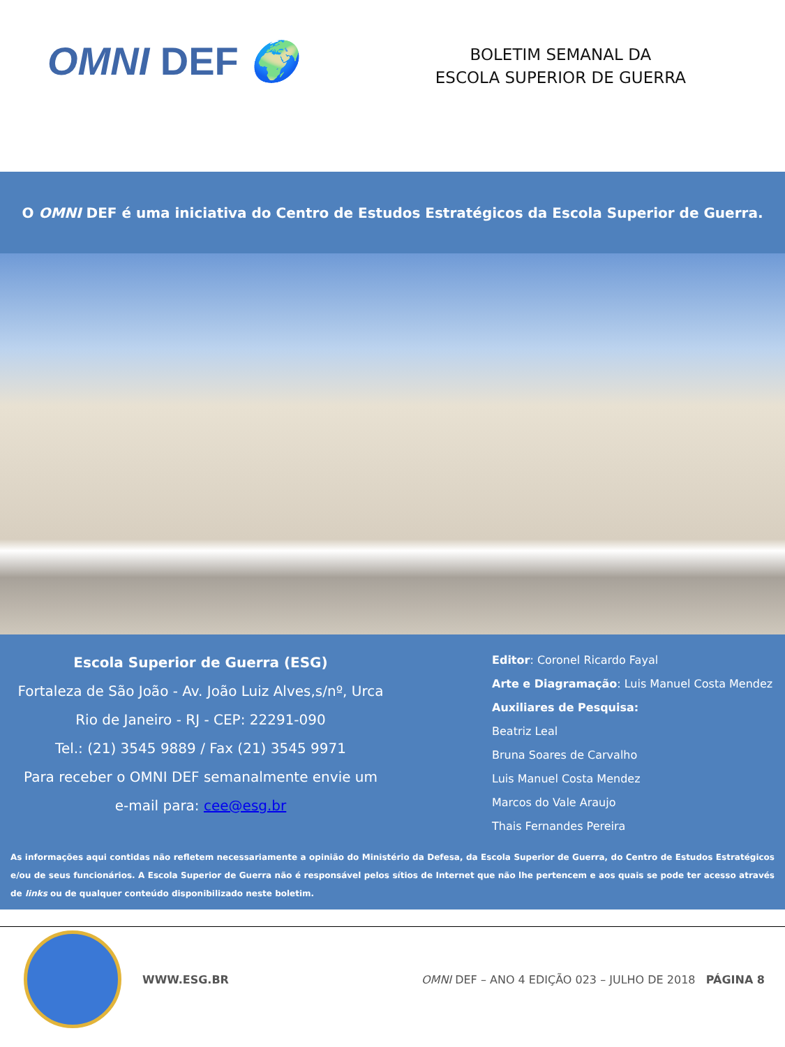OMNI DEF 🌍
BOLETIM SEMANAL DA
ESCOLA SUPERIOR DE GUERRA
O OMNI DEF é uma iniciativa do Centro de Estudos Estratégicos da Escola Superior de Guerra.
Escola Superior de Guerra (ESG)
Fortaleza de São João - Av. João Luiz Alves,s/nº, Urca
Rio de Janeiro - RJ - CEP: 22291-090
Tel.: (21) 3545 9889 / Fax (21) 3545 9971
Para receber o OMNI DEF semanalmente envie um
e-mail para: cee@esg.br
Editor: Coronel Ricardo Fayal
Arte e Diagramação: Luis Manuel Costa Mendez
Auxiliares de Pesquisa:
Beatriz Leal
Bruna Soares de Carvalho
Luis Manuel Costa Mendez
Marcos do Vale Araujo
Thais Fernandes Pereira
As informações aqui contidas não refletem necessariamente a opinião do Ministério da Defesa, da Escola Superior de Guerra, do Centro de Estudos Estratégicos e/ou de seus funcionários. A Escola Superior de Guerra não é responsável pelos sítios de Internet que não lhe pertencem e aos quais se pode ter acesso através de links ou de qualquer conteúdo disponibilizado neste boletim.
WWW.ESG.BR OMNI DEF – ANO 4 EDIÇÃO 023 – JULHO DE 2018 PÁGINA 8